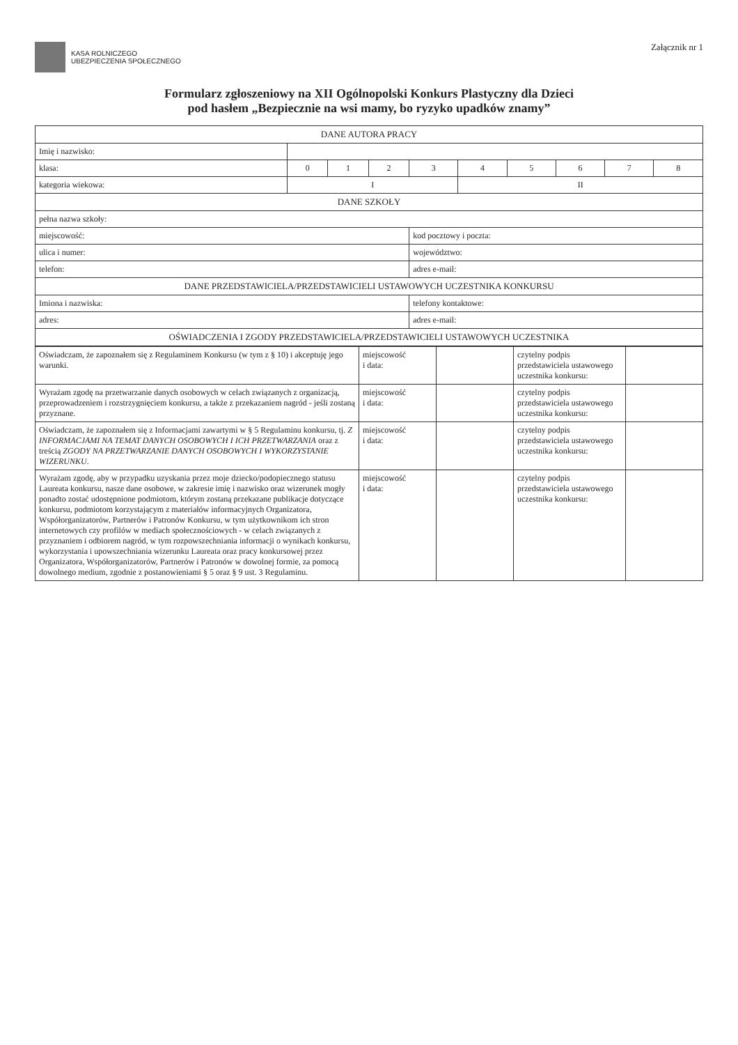KASA ROLNICZEGO
UBEZPIECZENIA SPOŁECZNEGO
Załącznik nr 1
Formularz zgłoszeniowy na XII Ogólnopolski Konkurs Plastyczny dla Dzieci
pod hasłem „Bezpiecznie na wsi mamy, bo ryzyko upadków znamy”
| DANE AUTORA PRACY | | | | | | | | | |
| --- | --- | --- | --- | --- | --- | --- | --- | --- | --- |
| Imię i nazwisko: | | | | | | | | | |
| klasa: | 0 | 1 | 2 | 3 | 4 | 5 | 6 | 7 | 8 |
| kategoria wiekowa: | I | | | | II | | | | |
| DANE SZKOŁY | | | | | | | | | |
| pełna nazwa szkoły: | | | | | | | | | |
| miejscowość: | | | | kod pocztowy i poczta: | | | | | |
| ulica i numer: | | | | województwo: | | | | | |
| telefon: | | | | adres e-mail: | | | | | |
| DANE PRZEDSTAWICIELA/PRZEDSTAWICIELI USTAWOWYCH UCZESTNIKA KONKURSU | | | | | | | | | |
| Imiona i nazwiska: | | | | telefony kontaktowe: | | | | | |
| adres: | | | | adres e-mail: | | | | | |
| OŚWIADCZENIA I ZGODY PRZEDSTAWICIELA/PRZEDSTAWICIELI USTAWOWYCH UCZESTNIKA | | | | | | | | | |
| Oświadczam, że zapoznałem się z Regulaminem Konkursu (w tym z § 10) i akceptuję jego warunki. | miejscowość i data: | | czytelny podpis przedstawiciela ustawowego uczestnika konkursu: | |
| Wyrażam zgodę na przetwarzanie danych osobowych w celach związanych z organizacją, przeprowadzeniem i rozstrzygnięciem konkursu, a także z przekazaniem nagród - jeśli zostaną przyznane. | miejscowość i data: | | czytelny podpis przedstawiciela ustawowego uczestnika konkursu: | |
| Oświadczam, że zapoznałem się z Informacjami zawartymi w § 5 Regulaminu konkursu, tj. Z INFORMACJAMI NA TEMAT DANYCH OSOBOWYCH I ICH PRZETWARZANIA oraz z treścią ZGODY NA PRZETWARZANIE DANYCH OSOBOWYCH I WYKORZYSTANIE WIZERUNKU . | miejscowość i data: | | czytelny podpis przedstawiciela ustawowego uczestnika konkursu: | |
| Wyrażam zgodę, aby w przypadku uzyskania przez moje dziecko/podopiecznego statusu Laureata konkursu, nasze dane osobowe, w zakresie imię i nazwisko oraz wizerunek mogły ponadto zostać udostępnione podmiotom, którym zostaną przekazane publikacje dotyczące konkursu, podmiotom korzystającym z materiałów informacyjnych Organizatora, Współorganizatorów, Partnerów i Patronów Konkursu, w tym użytkownikom ich stron internetowych czy profilów w mediach społecznościowych - w celach związanych z przyznaniem i odbiorem nagród, w tym rozpowszechniania informacji o wynikach konkursu, wykorzystania i upowszechniania wizerunku Laureata oraz pracy konkursowej przez Organizatora, Współorganizatorów, Partnerów i Patronów w dowolnej formie, za pomocą dowolnego medium, zgodnie z postanowieniami § 5 oraz § 9 ust. 3 Regulaminu. | miejscowość i data: | | czytelny podpis przedstawiciela ustawowego uczestnika konkursu: | |